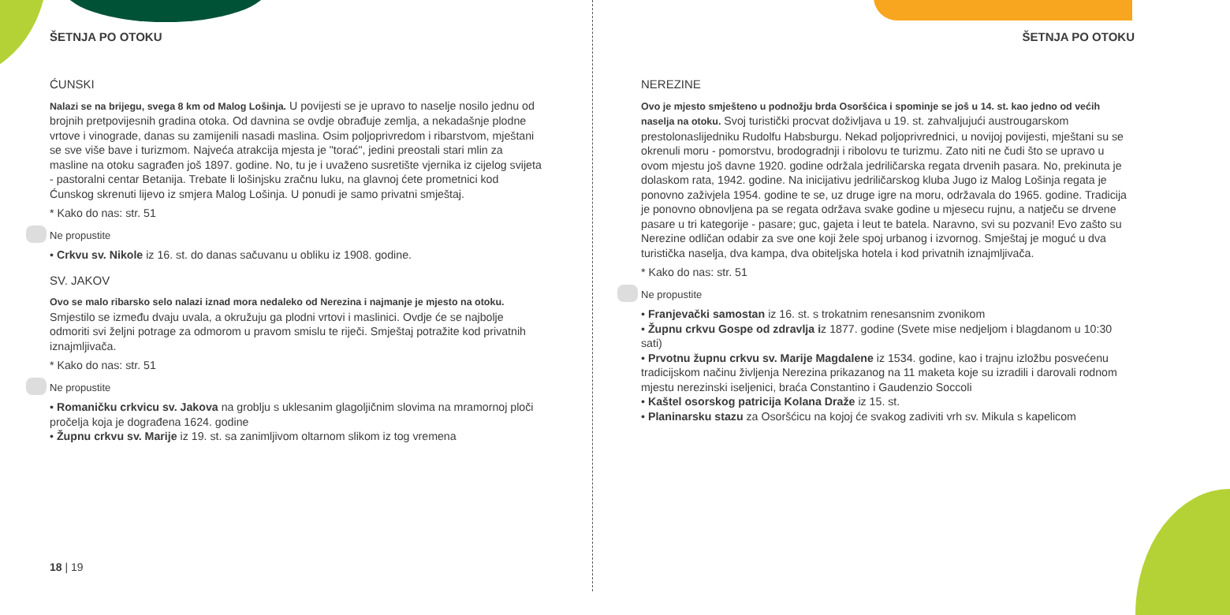ŠETNJA PO OTOKU
ĆUNSKI
Nalazi se na brijegu, svega 8 km od Malog Lošinja. U povijesti se je upravo to naselje nosilo jednu od brojnih pretpovijesnih gradina otoka. Od davnina se ovdje obrađuje zemlja, a nekadašnje plodne vrtove i vinograde, danas su zamijenili nasadi maslina. Osim poljoprivredom i ribarstvom, mještani se sve više bave i turizmom. Najveća atrakcija mjesta je "torać", jedini preostali stari mlin za masline na otoku sagrađen još 1897. godine. No, tu je i uvaženo susretište vjernika iz cijelog svijeta - pastoralni centar Betanija. Trebate li lošinjsku zračnu luku, na glavnoj ćete prometnici kod Ćunskog skrenuti lijevo iz smjera Malog Lošinja. U ponudi je samo privatni smještaj.
* Kako do nas: str. 51
Ne propustite
• Crkvu sv. Nikole iz 16. st. do danas sačuvanu u obliku iz 1908. godine.
SV. JAKOV
Ovo se malo ribarsko selo nalazi iznad mora nedaleko od Nerezina i najmanje je mjesto na otoku. Smjestilo se između dvaju uvala, a okružuju ga plodni vrtovi i maslinici. Ovdje će se najbolje odmoriti svi željni potrage za odmorom u pravom smislu te riječi. Smještaj potražite kod privatnih iznajmljivača.
* Kako do nas: str. 51
Ne propustite
• Romaničku crkvicu sv. Jakova na groblju s uklesanim glagoljičnim slovima na mramornoj ploči pročelja koja je dograđena 1624. godine
• Župnu crkvu sv. Marije iz 19. st. sa zanimljivom oltarnom slikom iz tog vremena
18 | 19
ŠETNJA PO OTOKU
NEREZINE
Ovo je mjesto smješteno u podnožju brda Osoršćica i spominje se još u 14. st. kao jedno od većih naselja na otoku. Svoj turistički procvat doživljava u 19. st. zahvaljujući austrougarskom prestolonaslijedniku Rudolfu Habsburgu. Nekad poljoprivrednici, u novijoj povijesti, mještani su se okrenuli moru - pomorstvu, brodogradnji i ribolovu te turizmu. Zato niti ne čudi što se upravo u ovom mjestu još davne 1920. godine održala jedriličarska regata drvenih pasara. No, prekinuta je dolaskom rata, 1942. godine. Na inicijativu jedriličarskog kluba Jugo iz Malog Lošinja regata je ponovno zaživjela 1954. godine te se, uz druge igre na moru, održavala do 1965. godine. Tradicija je ponovno obnovljena pa se regata održava svake godine u mjesecu rujnu, a natječu se drvene pasare u tri kategorije - pasare; guc, gajeta i leut te batela. Naravno, svi su pozvani! Evo zašto su Nerezine odličan odabir za sve one koji žele spoj urbanog i izvornog. Smještaj je moguć u dva turistička naselja, dva kampa, dva obiteljska hotela i kod privatnih iznajmljivača.
* Kako do nas: str. 51
Ne propustite
• Franjevački samostan iz 16. st. s trokatnim renesansnim zvonikom
• Župnu crkvu Gospe od zdravlja iz 1877. godine (Svete mise nedjeljom i blagdanom u 10:30 sati)
• Prvotnu župnu crkvu sv. Marije Magdalene iz 1534. godine, kao i trajnu izložbu posvećenu tradicijskom načinu življenja Nerezina prikazanog na 11 maketa koje su izradili i darovali rodnom mjestu nerezinski iseljenici, braća Constantino i Gaudenzio Soccoli
• Kaštel osorskog patricija Kolana Draže iz 15. st.
• Planinarsku stazu za Osoršćicu na kojoj će svakog zadiviti vrh sv. Mikula s kapelicom